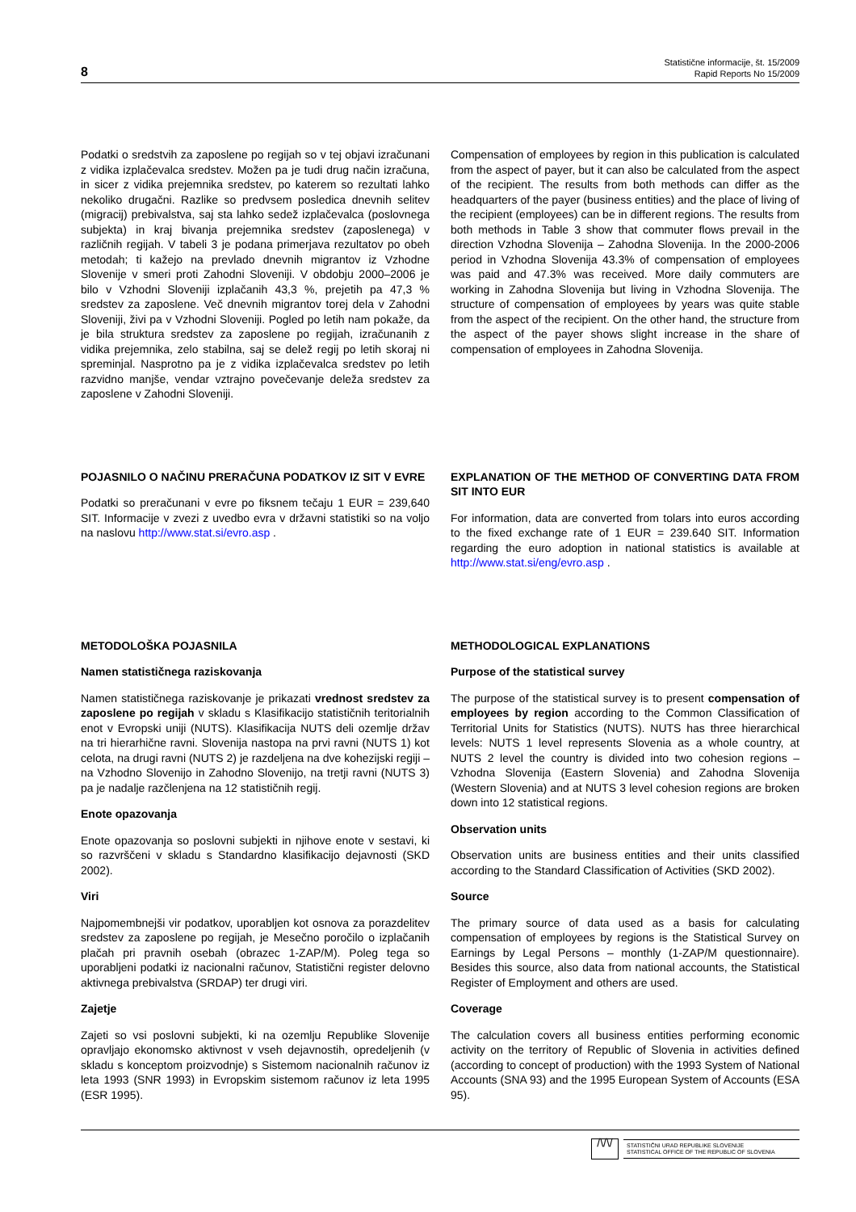8
Statistične informacije, št. 15/2009
Rapid Reports No 15/2009
Podatki o sredstvih za zaposlene po regijah so v tej objavi izračunani z vidika izplačevalca sredstev. Možen pa je tudi drug način izračuna, in sicer z vidika prejemnika sredstev, po katerem so rezultati lahko nekoliko drugačni. Razlike so predvsem posledica dnevnih selitev (migracij) prebivalstva, saj sta lahko sedež izplačevalca (poslovnega subjekta) in kraj bivanja prejemnika sredstev (zaposlenega) v različnih regijah. V tabeli 3 je podana primerjava rezultatov po obeh metodah; ti kažejo na prevlado dnevnih migrantov iz Vzhodne Slovenije v smeri proti Zahodni Sloveniji. V obdobju 2000–2006 je bilo v Vzhodni Sloveniji izplačanih 43,3 %, prejetih pa 47,3 % sredstev za zaposlene. Več dnevnih migrantov torej dela v Zahodni Sloveniji, živi pa v Vzhodni Sloveniji. Pogled po letih nam pokaže, da je bila struktura sredstev za zaposlene po regijah, izračunanih z vidika prejemnika, zelo stabilna, saj se delež regij po letih skoraj ni spreminjal. Nasprotno pa je z vidika izplačevalca sredstev po letih razvidno manjše, vendar vztrajno povečevanje deleža sredstev za zaposlene v Zahodni Sloveniji.
Compensation of employees by region in this publication is calculated from the aspect of payer, but it can also be calculated from the aspect of the recipient. The results from both methods can differ as the headquarters of the payer (business entities) and the place of living of the recipient (employees) can be in different regions. The results from both methods in Table 3 show that commuter flows prevail in the direction Vzhodna Slovenija – Zahodna Slovenija. In the 2000-2006 period in Vzhodna Slovenija 43.3% of compensation of employees was paid and 47.3% was received. More daily commuters are working in Zahodna Slovenija but living in Vzhodna Slovenija. The structure of compensation of employees by years was quite stable from the aspect of the recipient. On the other hand, the structure from the aspect of the payer shows slight increase in the share of compensation of employees in Zahodna Slovenija.
POJASNILO O NAČINU PRERAČUNA PODATKOV IZ SIT V EVRE
Podatki so preračunani v evre po fiksnem tečaju 1 EUR = 239,640 SIT. Informacije v zvezi z uvedbo evra v državni statistiki so na voljo na naslovu http://www.stat.si/evro.asp .
EXPLANATION OF THE METHOD OF CONVERTING DATA FROM SIT INTO EUR
For information, data are converted from tolars into euros according to the fixed exchange rate of 1 EUR = 239.640 SIT. Information regarding the euro adoption in national statistics is available at http://www.stat.si/eng/evro.asp .
METODOLOŠKA POJASNILA
Namen statističnega raziskovanja
Namen statističnega raziskovanje je prikazati vrednost sredstev za zaposlene po regijah v skladu s Klasifikacijo statističnih teritorialnih enot v Evropski uniji (NUTS). Klasifikacija NUTS deli ozemlje držav na tri hierarhične ravni. Slovenija nastopa na prvi ravni (NUTS 1) kot celota, na drugi ravni (NUTS 2) je razdeljena na dve kohezijski regiji – na Vzhodno Slovenijo in Zahodno Slovenijo, na tretji ravni (NUTS 3) pa je nadalje razčlenjena na 12 statističnih regij.
Enote opazovanja
Enote opazovanja so poslovni subjekti in njihove enote v sestavi, ki so razvrščeni v skladu s Standardno klasifikacijo dejavnosti (SKD 2002).
Viri
Najpomembnejši vir podatkov, uporabljen kot osnova za porazdelitev sredstev za zaposlene po regijah, je Mesečno poročilo o izplačanih plačah pri pravnih osebah (obrazec 1-ZAP/M). Poleg tega so uporabljeni podatki iz nacionalni računov, Statistični register delovno aktivnega prebivalstva (SRDAP) ter drugi viri.
Zajetje
Zajeti so vsi poslovni subjekti, ki na ozemlju Republike Slovenije opravljajo ekonomsko aktivnost v vseh dejavnostih, opredeljenih (v skladu s konceptom proizvodnje) s Sistemom nacionalnih računov iz leta 1993 (SNR 1993) in Evropskim sistemom računov iz leta 1995 (ESR 1995).
METHODOLOGICAL EXPLANATIONS
Purpose of the statistical survey
The purpose of the statistical survey is to present compensation of employees by region according to the Common Classification of Territorial Units for Statistics (NUTS). NUTS has three hierarchical levels: NUTS 1 level represents Slovenia as a whole country, at NUTS 2 level the country is divided into two cohesion regions – Vzhodna Slovenija (Eastern Slovenia) and Zahodna Slovenija (Western Slovenia) and at NUTS 3 level cohesion regions are broken down into 12 statistical regions.
Observation units
Observation units are business entities and their units classified according to the Standard Classification of Activities (SKD 2002).
Source
The primary source of data used as a basis for calculating compensation of employees by regions is the Statistical Survey on Earnings by Legal Persons – monthly (1-ZAP/M questionnaire). Besides this source, also data from national accounts, the Statistical Register of Employment and others are used.
Coverage
The calculation covers all business entities performing economic activity on the territory of Republic of Slovenia in activities defined (according to concept of production) with the 1993 System of National Accounts (SNA 93) and the 1995 European System of Accounts (ESA 95).
/\/\/
STATISTIČNI URAD REPUBLIKE SLOVENIJE
STATISTICAL OFFICE OF THE REPUBLIC OF SLOVENIA